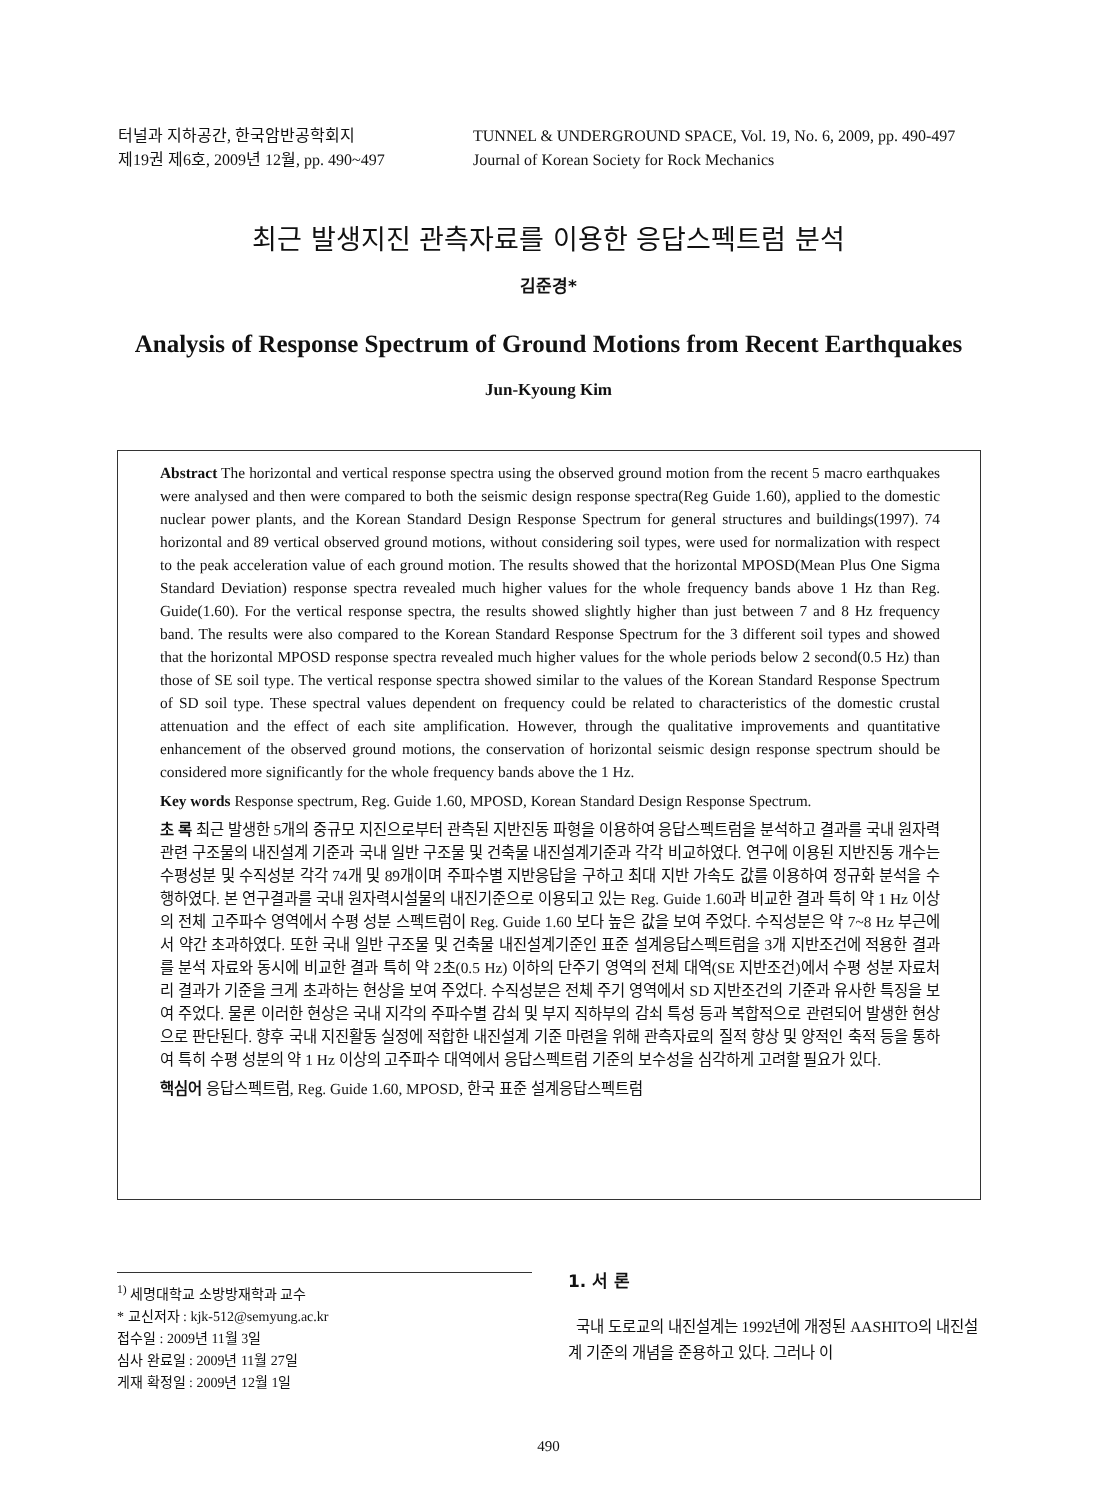터널과 지하공간, 한국암반공학회지
제19권 제6호, 2009년 12월, pp. 490~497
TUNNEL & UNDERGROUND SPACE, Vol. 19, No. 6, 2009, pp. 490-497
Journal of Korean Society for Rock Mechanics
최근 발생지진 관측자료를 이용한 응답스펙트럼 분석
김준경*
Analysis of Response Spectrum of Ground Motions from Recent Earthquakes
Jun-Kyoung Kim
Abstract The horizontal and vertical response spectra using the observed ground motion from the recent 5 macro earthquakes were analysed and then were compared to both the seismic design response spectra(Reg Guide 1.60), applied to the domestic nuclear power plants, and the Korean Standard Design Response Spectrum for general structures and buildings(1997). 74 horizontal and 89 vertical observed ground motions, without considering soil types, were used for normalization with respect to the peak acceleration value of each ground motion. The results showed that the horizontal MPOSD(Mean Plus One Sigma Standard Deviation) response spectra revealed much higher values for the whole frequency bands above 1 Hz than Reg. Guide(1.60). For the vertical response spectra, the results showed slightly higher than just between 7 and 8 Hz frequency band. The results were also compared to the Korean Standard Response Spectrum for the 3 different soil types and showed that the horizontal MPOSD response spectra revealed much higher values for the whole periods below 2 second(0.5 Hz) than those of SE soil type. The vertical response spectra showed similar to the values of the Korean Standard Response Spectrum of SD soil type. These spectral values dependent on frequency could be related to characteristics of the domestic crustal attenuation and the effect of each site amplification. However, through the qualitative improvements and quantitative enhancement of the observed ground motions, the conservation of horizontal seismic design response spectrum should be considered more significantly for the whole frequency bands above the 1 Hz.
Key words Response spectrum, Reg. Guide 1.60, MPOSD, Korean Standard Design Response Spectrum.
초 록 최근 발생한 5개의 중규모 지진으로부터 관측된 지반진동 파형을 이용하여 응답스펙트럼을 분석하고 결과를 국내 원자력 관련 구조물의 내진설계 기준과 국내 일반 구조물 및 건축물 내진설계기준과 각각 비교하였다. 연구에 이용된 지반진동 개수는 수평성분 및 수직성분 각각 74개 및 89개이며 주파수별 지반응답을 구하고 최대 지반 가속도 값를 이용하여 정규화 분석을 수행하였다. 본 연구결과를 국내 원자력시설물의 내진기준으로 이용되고 있는 Reg. Guide 1.60과 비교한 결과 특히 약 1 Hz 이상의 전체 고주파수 영역에서 수평 성분 스펙트럼이 Reg. Guide 1.60 보다 높은 값을 보여 주었다. 수직성분은 약 7~8 Hz 부근에서 약간 초과하였다. 또한 국내 일반 구조물 및 건축물 내진설계기준인 표준 설계응답스펙트럼을 3개 지반조건에 적용한 결과를 분석 자료와 동시에 비교한 결과 특히 약 2초(0.5 Hz) 이하의 단주기 영역의 전체 대역(SE 지반조건)에서 수평 성분 자료처리 결과가 기준을 크게 초과하는 현상을 보여 주었다. 수직성분은 전체 주기 영역에서 SD 지반조건의 기준과 유사한 특징을 보여 주었다. 물론 이러한 현상은 국내 지각의 주파수별 감쇠 및 부지 직하부의 감쇠 특성 등과 복합적으로 관련되어 발생한 현상으로 판단된다. 향후 국내 지진활동 실정에 적합한 내진설계 기준 마련을 위해 관측자료의 질적 향상 및 양적인 축적 등을 통하여 특히 수평 성분의 약 1 Hz 이상의 고주파수 대역에서 응답스펙트럼 기준의 보수성을 심각하게 고려할 필요가 있다.
핵심어 응답스펙트럼, Reg. Guide 1.60, MPOSD, 한국 표준 설계응답스펙트럼
<sup>1)</sup> 세명대학교 소방방재학과 교수
* 교신저자 : kjk-512@semyung.ac.kr
접수일 : 2009년 11월 3일
심사 완료일 : 2009년 11월 27일
게재 확정일 : 2009년 12월 1일
1. 서 론
국내 도로교의 내진설계는 1992년에 개정된 AASHITO의 내진설계 기준의 개념을 준용하고 있다. 그러나 이
490